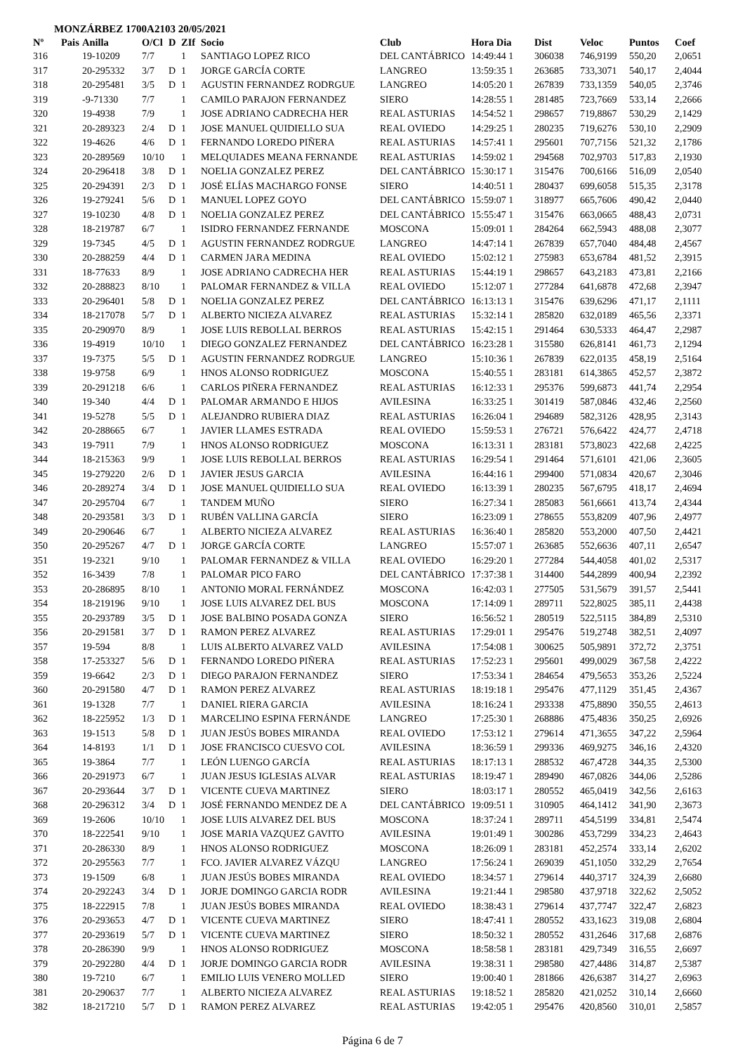MONZÁRBEZ 1700A2103 20/05/2021
| Nº | Pais | Anilla | O/Cl | D | ZIf | Socio | Club | Hora Dia | Dist | Veloc | Puntos | Coef |
| --- | --- | --- | --- | --- | --- | --- | --- | --- | --- | --- | --- | --- |
| 316 | | 19-10209 | 7/7 | | 1 | SANTIAGO LOPEZ RICO | DEL CANTÁBRICO | 14:49:44 1 | 306038 | 746,9199 | 550,20 | 2,0651 |
| 317 | | 20-295332 | 3/7 | D | 1 | JORGE GARCÍA CORTE | LANGREO | 13:59:35 1 | 263685 | 733,3071 | 540,17 | 2,4044 |
| 318 | | 20-295481 | 3/5 | D | 1 | AGUSTIN FERNANDEZ RODRGUE | LANGREO | 14:05:20 1 | 267839 | 733,1359 | 540,05 | 2,3746 |
| 319 | | -9-71330 | 7/7 | | 1 | CAMILO PARAJON FERNANDEZ | SIERO | 14:28:55 1 | 281485 | 723,7669 | 533,14 | 2,2666 |
| 320 | | 19-4938 | 7/9 | | 1 | JOSE ADRIANO CADRECHA HER | REAL ASTURIAS | 14:54:52 1 | 298657 | 719,8867 | 530,29 | 2,1429 |
| 321 | | 20-289323 | 2/4 | D | 1 | JOSE MANUEL QUIDIELLO SUA | REAL OVIEDO | 14:29:25 1 | 280235 | 719,6276 | 530,10 | 2,2909 |
| 322 | | 19-4626 | 4/6 | D | 1 | FERNANDO LOREDO PIÑERA | REAL ASTURIAS | 14:57:41 1 | 295601 | 707,7156 | 521,32 | 2,1786 |
| 323 | | 20-289569 | 10/10 | | 1 | MELQUIADES MEANA FERNANDE | REAL ASTURIAS | 14:59:02 1 | 294568 | 702,9703 | 517,83 | 2,1930 |
| 324 | | 20-296418 | 3/8 | D | 1 | NOELIA GONZALEZ PEREZ | DEL CANTÁBRICO | 15:30:17 1 | 315476 | 700,6166 | 516,09 | 2,0540 |
| 325 | | 20-294391 | 2/3 | D | 1 | JOSÉ ELÍAS MACHARGO FONSE | SIERO | 14:40:51 1 | 280437 | 699,6058 | 515,35 | 2,3178 |
| 326 | | 19-279241 | 5/6 | D | 1 | MANUEL LOPEZ GOYO | DEL CANTÁBRICO | 15:59:07 1 | 318977 | 665,7606 | 490,42 | 2,0440 |
| 327 | | 19-10230 | 4/8 | D | 1 | NOELIA GONZALEZ PEREZ | DEL CANTÁBRICO | 15:55:47 1 | 315476 | 663,0665 | 488,43 | 2,0731 |
| 328 | | 18-219787 | 6/7 | | 1 | ISIDRO FERNANDEZ FERNANDE | MOSCONA | 15:09:01 1 | 284264 | 662,5943 | 488,08 | 2,3077 |
| 329 | | 19-7345 | 4/5 | D | 1 | AGUSTIN FERNANDEZ RODRGUE | LANGREO | 14:47:14 1 | 267839 | 657,7040 | 484,48 | 2,4567 |
| 330 | | 20-288259 | 4/4 | D | 1 | CARMEN JARA MEDINA | REAL OVIEDO | 15:02:12 1 | 275983 | 653,6784 | 481,52 | 2,3915 |
| 331 | | 18-77633 | 8/9 | | 1 | JOSE ADRIANO CADRECHA HER | REAL ASTURIAS | 15:44:19 1 | 298657 | 643,2183 | 473,81 | 2,2166 |
| 332 | | 20-288823 | 8/10 | | 1 | PALOMAR FERNANDEZ & VILLA | REAL OVIEDO | 15:12:07 1 | 277284 | 641,6878 | 472,68 | 2,3947 |
| 333 | | 20-296401 | 5/8 | D | 1 | NOELIA GONZALEZ PEREZ | DEL CANTÁBRICO | 16:13:13 1 | 315476 | 639,6296 | 471,17 | 2,1111 |
| 334 | | 18-217078 | 5/7 | D | 1 | ALBERTO NICIEZA ALVAREZ | REAL ASTURIAS | 15:32:14 1 | 285820 | 632,0189 | 465,56 | 2,3371 |
| 335 | | 20-290970 | 8/9 | | 1 | JOSE LUIS REBOLLAL BERROS | REAL ASTURIAS | 15:42:15 1 | 291464 | 630,5333 | 464,47 | 2,2987 |
| 336 | | 19-4919 | 10/10 | | 1 | DIEGO GONZALEZ FERNANDEZ | DEL CANTÁBRICO | 16:23:28 1 | 315580 | 626,8141 | 461,73 | 2,1294 |
| 337 | | 19-7375 | 5/5 | D | 1 | AGUSTIN FERNANDEZ RODRGUE | LANGREO | 15:10:36 1 | 267839 | 622,0135 | 458,19 | 2,5164 |
| 338 | | 19-9758 | 6/9 | | 1 | HNOS ALONSO RODRIGUEZ | MOSCONA | 15:40:55 1 | 283181 | 614,3865 | 452,57 | 2,3872 |
| 339 | | 20-291218 | 6/6 | | 1 | CARLOS PIÑERA FERNANDEZ | REAL ASTURIAS | 16:12:33 1 | 295376 | 599,6873 | 441,74 | 2,2954 |
| 340 | | 19-340 | 4/4 | D | 1 | PALOMAR ARMANDO E HIJOS | AVILESINA | 16:33:25 1 | 301419 | 587,0846 | 432,46 | 2,2560 |
| 341 | | 19-5278 | 5/5 | D | 1 | ALEJANDRO RUBIERA DIAZ | REAL ASTURIAS | 16:26:04 1 | 294689 | 582,3126 | 428,95 | 2,3143 |
| 342 | | 20-288665 | 6/7 | | 1 | JAVIER LLAMES ESTRADA | REAL OVIEDO | 15:59:53 1 | 276721 | 576,6422 | 424,77 | 2,4718 |
| 343 | | 19-7911 | 7/9 | | 1 | HNOS ALONSO RODRIGUEZ | MOSCONA | 16:13:31 1 | 283181 | 573,8023 | 422,68 | 2,4225 |
| 344 | | 18-215363 | 9/9 | | 1 | JOSE LUIS REBOLLAL BERROS | REAL ASTURIAS | 16:29:54 1 | 291464 | 571,6101 | 421,06 | 2,3605 |
| 345 | | 19-279220 | 2/6 | D | 1 | JAVIER JESUS GARCIA | AVILESINA | 16:44:16 1 | 299400 | 571,0834 | 420,67 | 2,3046 |
| 346 | | 20-289274 | 3/4 | D | 1 | JOSE MANUEL QUIDIELLO SUA | REAL OVIEDO | 16:13:39 1 | 280235 | 567,6795 | 418,17 | 2,4694 |
| 347 | | 20-295704 | 6/7 | | 1 | TANDEM MUÑO | SIERO | 16:27:34 1 | 285083 | 561,6661 | 413,74 | 2,4344 |
| 348 | | 20-293581 | 3/3 | D | 1 | RUBÉN VALLINA GARCÍA | SIERO | 16:23:09 1 | 278655 | 553,8209 | 407,96 | 2,4977 |
| 349 | | 20-290646 | 6/7 | | 1 | ALBERTO NICIEZA ALVAREZ | REAL ASTURIAS | 16:36:40 1 | 285820 | 553,2000 | 407,50 | 2,4421 |
| 350 | | 20-295267 | 4/7 | D | 1 | JORGE GARCÍA CORTE | LANGREO | 15:57:07 1 | 263685 | 552,6636 | 407,11 | 2,6547 |
| 351 | | 19-2321 | 9/10 | | 1 | PALOMAR FERNANDEZ & VILLA | REAL OVIEDO | 16:29:20 1 | 277284 | 544,4058 | 401,02 | 2,5317 |
| 352 | | 16-3439 | 7/8 | | 1 | PALOMAR PICO FARO | DEL CANTÁBRICO | 17:37:38 1 | 314400 | 544,2899 | 400,94 | 2,2392 |
| 353 | | 20-286895 | 8/10 | | 1 | ANTONIO MORAL FERNÁNDEZ | MOSCONA | 16:42:03 1 | 277505 | 531,5679 | 391,57 | 2,5441 |
| 354 | | 18-219196 | 9/10 | | 1 | JOSE LUIS ALVAREZ DEL BUS | MOSCONA | 17:14:09 1 | 289711 | 522,8025 | 385,11 | 2,4438 |
| 355 | | 20-293789 | 3/5 | D | 1 | JOSE BALBINO POSADA GONZA | SIERO | 16:56:52 1 | 280519 | 522,5115 | 384,89 | 2,5310 |
| 356 | | 20-291581 | 3/7 | D | 1 | RAMON PEREZ ALVAREZ | REAL ASTURIAS | 17:29:01 1 | 295476 | 519,2748 | 382,51 | 2,4097 |
| 357 | | 19-594 | 8/8 | | 1 | LUIS ALBERTO ALVAREZ VALD | AVILESINA | 17:54:08 1 | 300625 | 505,9891 | 372,72 | 2,3751 |
| 358 | | 17-253327 | 5/6 | D | 1 | FERNANDO LOREDO PIÑERA | REAL ASTURIAS | 17:52:23 1 | 295601 | 499,0029 | 367,58 | 2,4222 |
| 359 | | 19-6642 | 2/3 | D | 1 | DIEGO PARAJON FERNANDEZ | SIERO | 17:53:34 1 | 284654 | 479,5653 | 353,26 | 2,5224 |
| 360 | | 20-291580 | 4/7 | D | 1 | RAMON PEREZ ALVAREZ | REAL ASTURIAS | 18:19:18 1 | 295476 | 477,1129 | 351,45 | 2,4367 |
| 361 | | 19-1328 | 7/7 | | 1 | DANIEL RIERA GARCIA | AVILESINA | 18:16:24 1 | 293338 | 475,8890 | 350,55 | 2,4613 |
| 362 | | 18-225952 | 1/3 | D | 1 | MARCELINO ESPINA FERNÁNDE | LANGREO | 17:25:30 1 | 268886 | 475,4836 | 350,25 | 2,6926 |
| 363 | | 19-1513 | 5/8 | D | 1 | JUAN JESÚS BOBES MIRANDA | REAL OVIEDO | 17:53:12 1 | 279614 | 471,3655 | 347,22 | 2,5964 |
| 364 | | 14-8193 | 1/1 | D | 1 | JOSE FRANCISCO CUESVO COL | AVILESINA | 18:36:59 1 | 299336 | 469,9275 | 346,16 | 2,4320 |
| 365 | | 19-3864 | 7/7 | | 1 | LEÓN LUENGO GARCÍA | REAL ASTURIAS | 18:17:13 1 | 288532 | 467,4728 | 344,35 | 2,5300 |
| 366 | | 20-291973 | 6/7 | | 1 | JUAN JESUS IGLESIAS ALVAR | REAL ASTURIAS | 18:19:47 1 | 289490 | 467,0826 | 344,06 | 2,5286 |
| 367 | | 20-293644 | 3/7 | D | 1 | VICENTE CUEVA MARTINEZ | SIERO | 18:03:17 1 | 280552 | 465,0419 | 342,56 | 2,6163 |
| 368 | | 20-296312 | 3/4 | D | 1 | JOSÉ FERNANDO MENDEZ DE A | DEL CANTÁBRICO | 19:09:51 1 | 310905 | 464,1412 | 341,90 | 2,3673 |
| 369 | | 19-2606 | 10/10 | | 1 | JOSE LUIS ALVAREZ DEL BUS | MOSCONA | 18:37:24 1 | 289711 | 454,5199 | 334,81 | 2,5474 |
| 370 | | 18-222541 | 9/10 | | 1 | JOSE MARIA VAZQUEZ GAVITO | AVILESINA | 19:01:49 1 | 300286 | 453,7299 | 334,23 | 2,4643 |
| 371 | | 20-286330 | 8/9 | | 1 | HNOS ALONSO RODRIGUEZ | MOSCONA | 18:26:09 1 | 283181 | 452,2574 | 333,14 | 2,6202 |
| 372 | | 20-295563 | 7/7 | | 1 | FCO. JAVIER ALVAREZ VÁZQU | LANGREO | 17:56:24 1 | 269039 | 451,1050 | 332,29 | 2,7654 |
| 373 | | 19-1509 | 6/8 | | 1 | JUAN JESÚS BOBES MIRANDA | REAL OVIEDO | 18:34:57 1 | 279614 | 440,3717 | 324,39 | 2,6680 |
| 374 | | 20-292243 | 3/4 | D | 1 | JORJE DOMINGO GARCIA RODR | AVILESINA | 19:21:44 1 | 298580 | 437,9718 | 322,62 | 2,5052 |
| 375 | | 18-222915 | 7/8 | | 1 | JUAN JESÚS BOBES MIRANDA | REAL OVIEDO | 18:38:43 1 | 279614 | 437,7747 | 322,47 | 2,6823 |
| 376 | | 20-293653 | 4/7 | D | 1 | VICENTE CUEVA MARTINEZ | SIERO | 18:47:41 1 | 280552 | 433,1623 | 319,08 | 2,6804 |
| 377 | | 20-293619 | 5/7 | D | 1 | VICENTE CUEVA MARTINEZ | SIERO | 18:50:32 1 | 280552 | 431,2646 | 317,68 | 2,6876 |
| 378 | | 20-286390 | 9/9 | | 1 | HNOS ALONSO RODRIGUEZ | MOSCONA | 18:58:58 1 | 283181 | 429,7349 | 316,55 | 2,6697 |
| 379 | | 20-292280 | 4/4 | D | 1 | JORJE DOMINGO GARCIA RODR | AVILESINA | 19:38:31 1 | 298580 | 427,4486 | 314,87 | 2,5387 |
| 380 | | 19-7210 | 6/7 | | 1 | EMILIO LUIS VENERO MOLLED | SIERO | 19:00:40 1 | 281866 | 426,6387 | 314,27 | 2,6963 |
| 381 | | 20-290637 | 7/7 | | 1 | ALBERTO NICIEZA ALVAREZ | REAL ASTURIAS | 19:18:52 1 | 285820 | 421,0252 | 310,14 | 2,6660 |
| 382 | | 18-217210 | 5/7 | D | 1 | RAMON PEREZ ALVAREZ | REAL ASTURIAS | 19:42:05 1 | 295476 | 420,8560 | 310,01 | 2,5857 |
Página 6 de 7